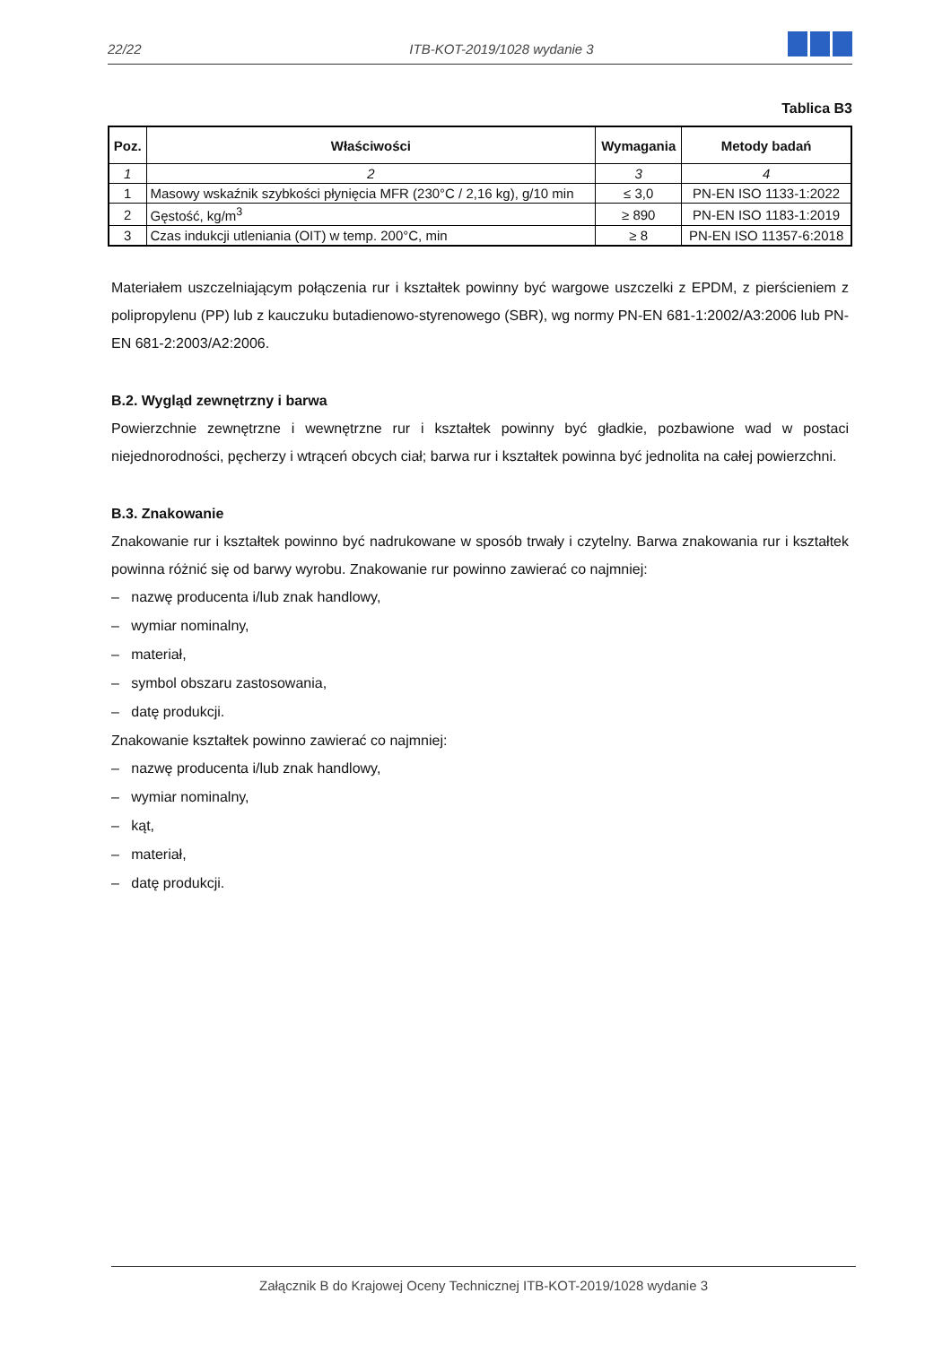22/22
ITB-KOT-2019/1028 wydanie 3
Tablica B3
| Poz. | Właściwości | Wymagania | Metody badań |
| --- | --- | --- | --- |
| 1 | 2 | 3 | 4 |
| 1 | Masowy wskaźnik szybkości płynięcia MFR (230°C / 2,16 kg), g/10 min | ≤ 3,0 | PN-EN ISO 1133-1:2022 |
| 2 | Gęstość, kg/m<sup>3</sup> | ≥ 890 | PN-EN ISO 1183-1:2019 |
| 3 | Czas indukcji utleniania (OIT) w temp. 200°C, min | ≥ 8 | PN-EN ISO 11357-6:2018 |
Materiałem uszczelniającym połączenia rur i kształtek powinny być wargowe uszczelki z EPDM, z pierścieniem z polipropylenu (PP) lub z kauczuku butadienowo-styrenowego (SBR), wg normy PN-EN 681-1:2002/A3:2006 lub PN-EN 681-2:2003/A2:2006.
B.2. Wygląd zewnętrzny i barwa
Powierzchnie zewnętrzne i wewnętrzne rur i kształtek powinny być gładkie, pozbawione wad w postaci niejednorodności, pęcherzy i wtrąceń obcych ciał; barwa rur i kształtek powinna być jednolita na całej powierzchni.
B.3. Znakowanie
Znakowanie rur i kształtek powinno być nadrukowane w sposób trwały i czytelny. Barwa znakowania rur i kształtek powinna różnić się od barwy wyrobu. Znakowanie rur powinno zawierać co najmniej:
– nazwę producenta i/lub znak handlowy,
– wymiar nominalny,
– materiał,
– symbol obszaru zastosowania,
– datę produkcji.
Znakowanie kształtek powinno zawierać co najmniej:
– nazwę producenta i/lub znak handlowy,
– wymiar nominalny,
– kąt,
– materiał,
– datę produkcji.
Załącznik B do Krajowej Oceny Technicznej ITB-KOT-2019/1028 wydanie 3